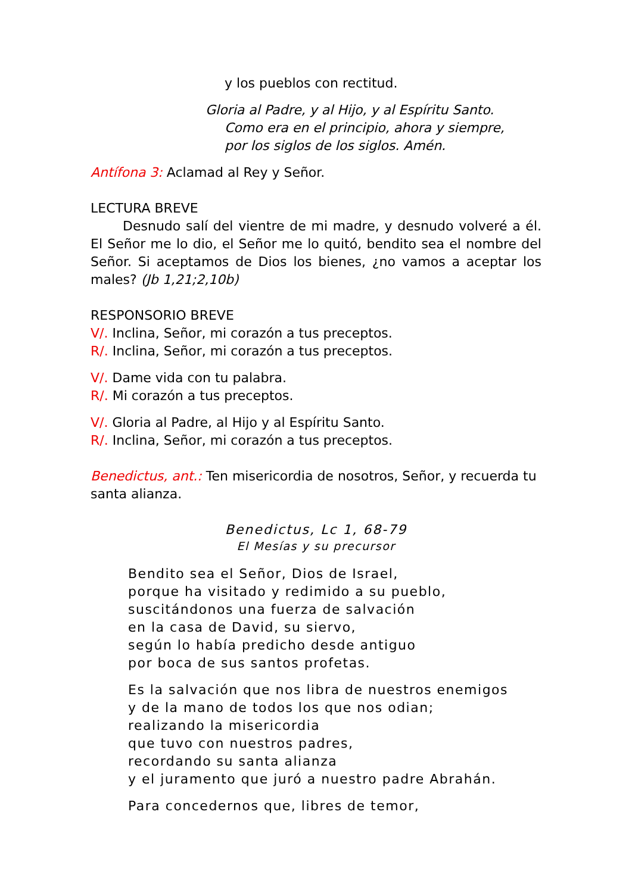y los pueblos con rectitud.
Gloria al Padre, y al Hijo, y al Espíritu Santo.
Como era en el principio, ahora y siempre,
por los siglos de los siglos. Amén.
Antífona 3: Aclamad al Rey y Señor.
LECTURA BREVE
Desnudo salí del vientre de mi madre, y desnudo volveré a él. El Señor me lo dio, el Señor me lo quitó, bendito sea el nombre del Señor. Si aceptamos de Dios los bienes, ¿no vamos a aceptar los males? (Jb 1,21;2,10b)
RESPONSORIO BREVE
V/. Inclina, Señor, mi corazón a tus preceptos.
R/. Inclina, Señor, mi corazón a tus preceptos.
V/. Dame vida con tu palabra.
R/. Mi corazón a tus preceptos.
V/. Gloria al Padre, al Hijo y al Espíritu Santo.
R/. Inclina, Señor, mi corazón a tus preceptos.
Benedictus, ant.: Ten misericordia de nosotros, Señor, y recuerda tu santa alianza.
Benedictus, Lc 1, 68-79
El Mesías y su precursor
Bendito sea el Señor, Dios de Israel,
porque ha visitado y redimido a su pueblo,
suscitándonos una fuerza de salvación
en la casa de David, su siervo,
según lo había predicho desde antiguo
por boca de sus santos profetas.
Es la salvación que nos libra de nuestros enemigos
y de la mano de todos los que nos odian;
realizando la misericordia
que tuvo con nuestros padres,
recordando su santa alianza
y el juramento que juró a nuestro padre Abrahán.
Para concedernos que, libres de temor,